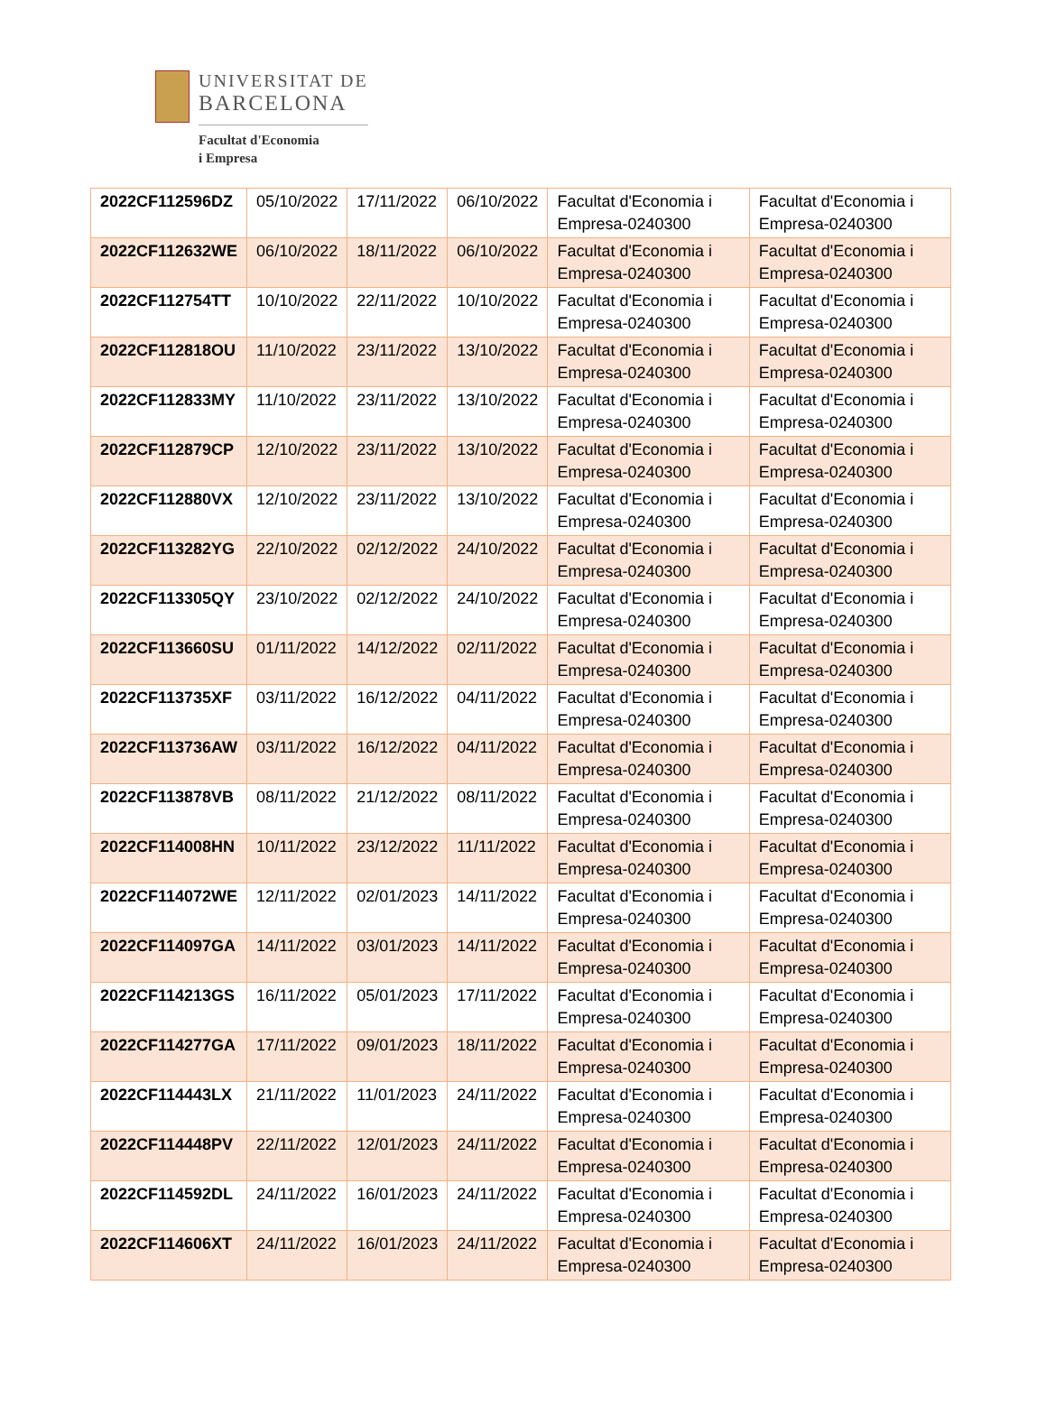UNIVERSITAT DE
BARCELONA
Facultat d'Economia
i Empresa
| 2022CF112596DZ | 05/10/2022 | 17/11/2022 | 06/10/2022 | Facultat d'Economia i Empresa-0240300 | Facultat d'Economia i Empresa-0240300 |
| 2022CF112632WE | 06/10/2022 | 18/11/2022 | 06/10/2022 | Facultat d'Economia i Empresa-0240300 | Facultat d'Economia i Empresa-0240300 |
| 2022CF112754TT | 10/10/2022 | 22/11/2022 | 10/10/2022 | Facultat d'Economia i Empresa-0240300 | Facultat d'Economia i Empresa-0240300 |
| 2022CF112818OU | 11/10/2022 | 23/11/2022 | 13/10/2022 | Facultat d'Economia i Empresa-0240300 | Facultat d'Economia i Empresa-0240300 |
| 2022CF112833MY | 11/10/2022 | 23/11/2022 | 13/10/2022 | Facultat d'Economia i Empresa-0240300 | Facultat d'Economia i Empresa-0240300 |
| 2022CF112879CP | 12/10/2022 | 23/11/2022 | 13/10/2022 | Facultat d'Economia i Empresa-0240300 | Facultat d'Economia i Empresa-0240300 |
| 2022CF112880VX | 12/10/2022 | 23/11/2022 | 13/10/2022 | Facultat d'Economia i Empresa-0240300 | Facultat d'Economia i Empresa-0240300 |
| 2022CF113282YG | 22/10/2022 | 02/12/2022 | 24/10/2022 | Facultat d'Economia i Empresa-0240300 | Facultat d'Economia i Empresa-0240300 |
| 2022CF113305QY | 23/10/2022 | 02/12/2022 | 24/10/2022 | Facultat d'Economia i Empresa-0240300 | Facultat d'Economia i Empresa-0240300 |
| 2022CF113660SU | 01/11/2022 | 14/12/2022 | 02/11/2022 | Facultat d'Economia i Empresa-0240300 | Facultat d'Economia i Empresa-0240300 |
| 2022CF113735XF | 03/11/2022 | 16/12/2022 | 04/11/2022 | Facultat d'Economia i Empresa-0240300 | Facultat d'Economia i Empresa-0240300 |
| 2022CF113736AW | 03/11/2022 | 16/12/2022 | 04/11/2022 | Facultat d'Economia i Empresa-0240300 | Facultat d'Economia i Empresa-0240300 |
| 2022CF113878VB | 08/11/2022 | 21/12/2022 | 08/11/2022 | Facultat d'Economia i Empresa-0240300 | Facultat d'Economia i Empresa-0240300 |
| 2022CF114008HN | 10/11/2022 | 23/12/2022 | 11/11/2022 | Facultat d'Economia i Empresa-0240300 | Facultat d'Economia i Empresa-0240300 |
| 2022CF114072WE | 12/11/2022 | 02/01/2023 | 14/11/2022 | Facultat d'Economia i Empresa-0240300 | Facultat d'Economia i Empresa-0240300 |
| 2022CF114097GA | 14/11/2022 | 03/01/2023 | 14/11/2022 | Facultat d'Economia i Empresa-0240300 | Facultat d'Economia i Empresa-0240300 |
| 2022CF114213GS | 16/11/2022 | 05/01/2023 | 17/11/2022 | Facultat d'Economia i Empresa-0240300 | Facultat d'Economia i Empresa-0240300 |
| 2022CF114277GA | 17/11/2022 | 09/01/2023 | 18/11/2022 | Facultat d'Economia i Empresa-0240300 | Facultat d'Economia i Empresa-0240300 |
| 2022CF114443LX | 21/11/2022 | 11/01/2023 | 24/11/2022 | Facultat d'Economia i Empresa-0240300 | Facultat d'Economia i Empresa-0240300 |
| 2022CF114448PV | 22/11/2022 | 12/01/2023 | 24/11/2022 | Facultat d'Economia i Empresa-0240300 | Facultat d'Economia i Empresa-0240300 |
| 2022CF114592DL | 24/11/2022 | 16/01/2023 | 24/11/2022 | Facultat d'Economia i Empresa-0240300 | Facultat d'Economia i Empresa-0240300 |
| 2022CF114606XT | 24/11/2022 | 16/01/2023 | 24/11/2022 | Facultat d'Economia i Empresa-0240300 | Facultat d'Economia i Empresa-0240300 |